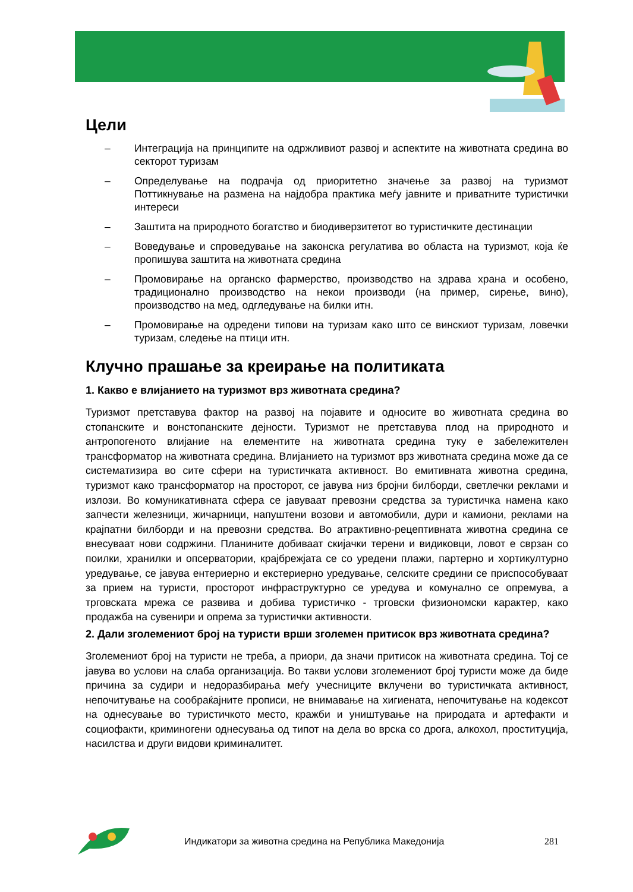Цели
– Интеграција на принципите на одржливиот развој и аспектите на животната средина во секторот туризам
– Определување на подрачја од приоритетно значење за развој на туризмот Поттикнување на размена на најдобра практика меѓу јавните и приватните туристички интереси
– Заштита на природното богатство и биодиверзитетот во туристичките дестинации
– Воведување и спроведување на законска регулатива во областа на туризмот, која ќе пропишува заштита на животната средина
– Промовирање на органско фармерство, производство на здрава храна и особено, традиционално производство на некои производи (на пример, сирење, вино), производство на мед, одгледување на билки итн.
– Промовирање на одредени типови на туризам како што се винскиот туризам, ловечки туризам, следење на птици итн.
Клучно прашање за креирање на политиката
1. Какво е влијанието на туризмот врз животната средина?
Туризмот претставува фактор на развој на појавите и односите во животната средина во стопанските и вонстопанските дејности. Туризмот не претставува плод на природното и антропогеното влијание на елементите на животната средина туку е забележителен трансформатор на животната средина. Влијанието на туризмот врз животната средина може да се систематизира во сите сфери на туристичката активност. Во емитивната животна средина, туризмот како трансформатор на просторот, се јавува низ бројни билборди, светлечки реклами и излози. Во комуникативната сфера се јавуваат превозни средства за туристичка намена како запчести железници, жичарници, напуштени возови и автомобили, дури и камиони, реклами на крајпатни билборди и на превозни средства. Во атрактивно-рецептивната животна средина се внесуваат нови содржини. Планините добиваат скијачки терени и видиковци, ловот е сврзан со поилки, хранилки и опсерватории, крајбрежјата се со уредени плажи, партерно и хортикултурно уредување, се јавува ентериерно и екстериерно уредување, селските средини се приспособуваат за прием на туристи, просторот инфраструктурно се уредува и комунално се опремува, а трговската мрежа се развива и добива туристичко - трговски физиономски карактер, како продажба на сувенири и опрема за туристички активности.
2. Дали зголемениот број на туристи врши зголемен притисок врз животната средина?
Зголемениот број на туристи не треба, а приори, да значи притисок на животната средина. Тој се јавува во услови на слаба организација. Во такви услови зголемениот број туристи може да биде причина за судири и недоразбирања меѓу учесниците вклучени во туристичката активност, непочитување на сообраќајните прописи, не внимавање на хигиената, непочитување на кодексот на однесување во туристичкото место, кражби и уништување на природата и артефакти и социофакти, криминогени однесувања од типот на дела во врска со дрога, алкохол, проституција, насилства и други видови криминалитет.
Индикатори за животна средина на Република Македонија 281